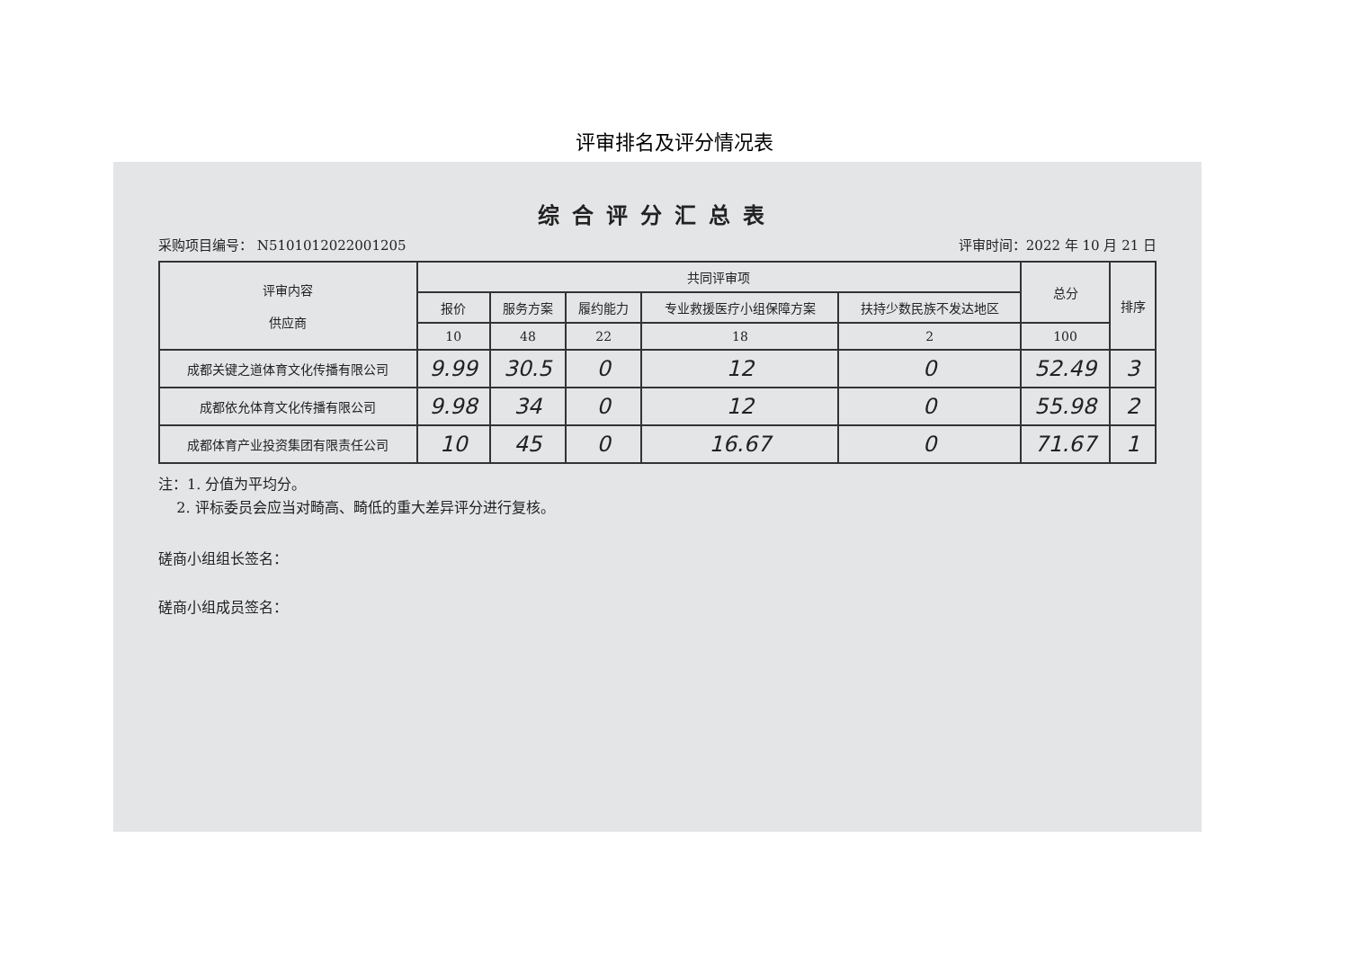评审排名及评分情况表
综合评分汇总表
采购项目编号： N5101012022001205 评审时间：2022 年 10 月 21 日
| 评审内容 供应商 | 共同评审项 | | | | | 总分 | 排序 |
| --- | --- | --- | --- | --- | --- | --- | --- |
| | 报价 | 服务方案 | 履约能力 | 专业救援医疗小组保障方案 | 扶持少数民族不发达地区 | | |
| | 10 | 48 | 22 | 18 | 2 | 100 | |
| 成都关键之道体育文化传播有限公司 | 9.99 | 30.5 | 0 | 12 | 0 | 52.49 | 3 |
| 成都依允体育文化传播有限公司 | 9.98 | 34 | 0 | 12 | 0 | 55.98 | 2 |
| 成都体育产业投资集团有限责任公司 | 10 | 45 | 0 | 16.67 | 0 | 71.67 | 1 |
注：1. 分值为平均分。
2. 评标委员会应当对畸高、畸低的重大差异评分进行复核。
磋商小组组长签名：
磋商小组成员签名：